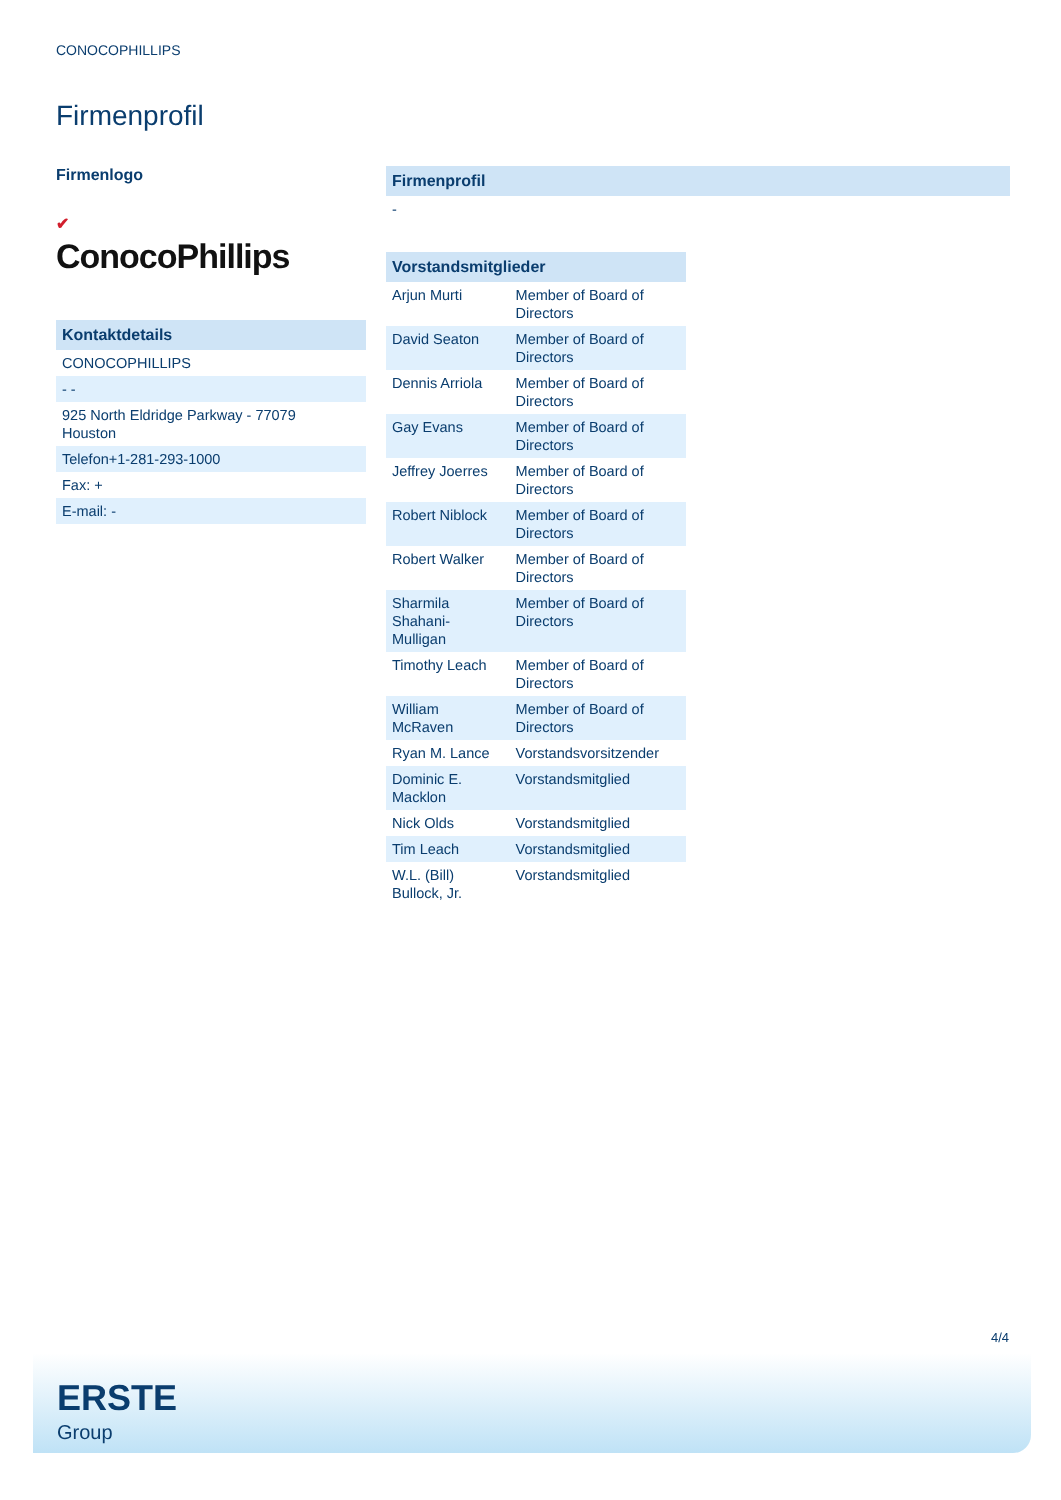CONOCOPHILLIPS
Firmenprofil
Firmenlogo
✔
ConocoPhillips
Kontaktdetails
CONOCOPHILLIPS
- -
925 North Eldridge Parkway - 77079
Houston
Telefon+1-281-293-1000
Fax: +
E-mail: -
Firmenprofil
-
Vorstandsmitglieder
| Arjun Murti | Member of Board of Directors |
| David Seaton | Member of Board of Directors |
| Dennis Arriola | Member of Board of Directors |
| Gay Evans | Member of Board of Directors |
| Jeffrey Joerres | Member of Board of Directors |
| Robert Niblock | Member of Board of Directors |
| Robert Walker | Member of Board of Directors |
| Sharmila Shahani-Mulligan | Member of Board of Directors |
| Timothy Leach | Member of Board of Directors |
| William McRaven | Member of Board of Directors |
| Ryan M. Lance | Vorstandsvorsitzender |
| Dominic E. Macklon | Vorstandsmitglied |
| Nick Olds | Vorstandsmitglied |
| Tim Leach | Vorstandsmitglied |
| W.L. (Bill) Bullock, Jr. | Vorstandsmitglied |
4/4
ERSTE
Group